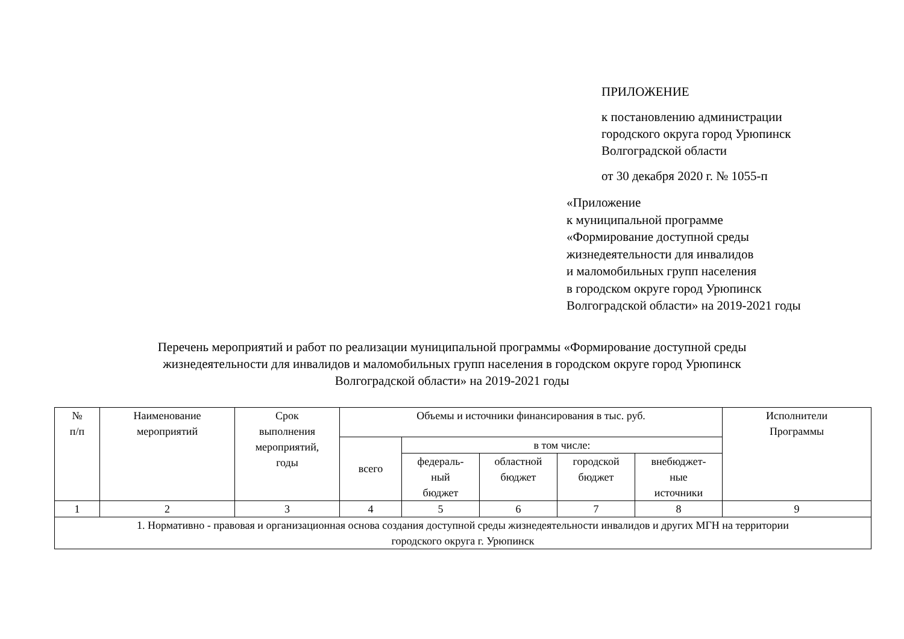ПРИЛОЖЕНИЕ
к постановлению администрации
городского округа город Урюпинск
Волгоградской области
от 30 декабря 2020 г. № 1055-п
«Приложение
к муниципальной программе
«Формирование доступной среды
жизнедеятельности для инвалидов
и маломобильных групп населения
в городском округе город Урюпинск
Волгоградской области» на 2019-2021 годы
Перечень мероприятий и работ по реализации муниципальной программы «Формирование доступной среды
жизнедеятельности для инвалидов и маломобильных групп населения в городском округе город Урюпинск
Волгоградской области» на 2019-2021 годы
| № п/п | Наименование мероприятий | Срок выполнения мероприятий, годы | Объемы и источники финансирования в тыс. руб. | | | | | Исполнители Программы |
| --- | --- | --- | --- | --- | --- | --- | --- | --- |
| | | | всего | в том числе: | | | | |
| | | | | федераль- ный бюджет | областной бюджет | городской бюджет | внебюджет- ные источники | |
| 1 | 2 | 3 | 4 | 5 | 6 | 7 | 8 | 9 |
| 1. Нормативно - правовая и организационная основа создания доступной среды жизнедеятельности инвалидов и других МГН на территории городского округа г. Урюпинск | | | | | | | | |